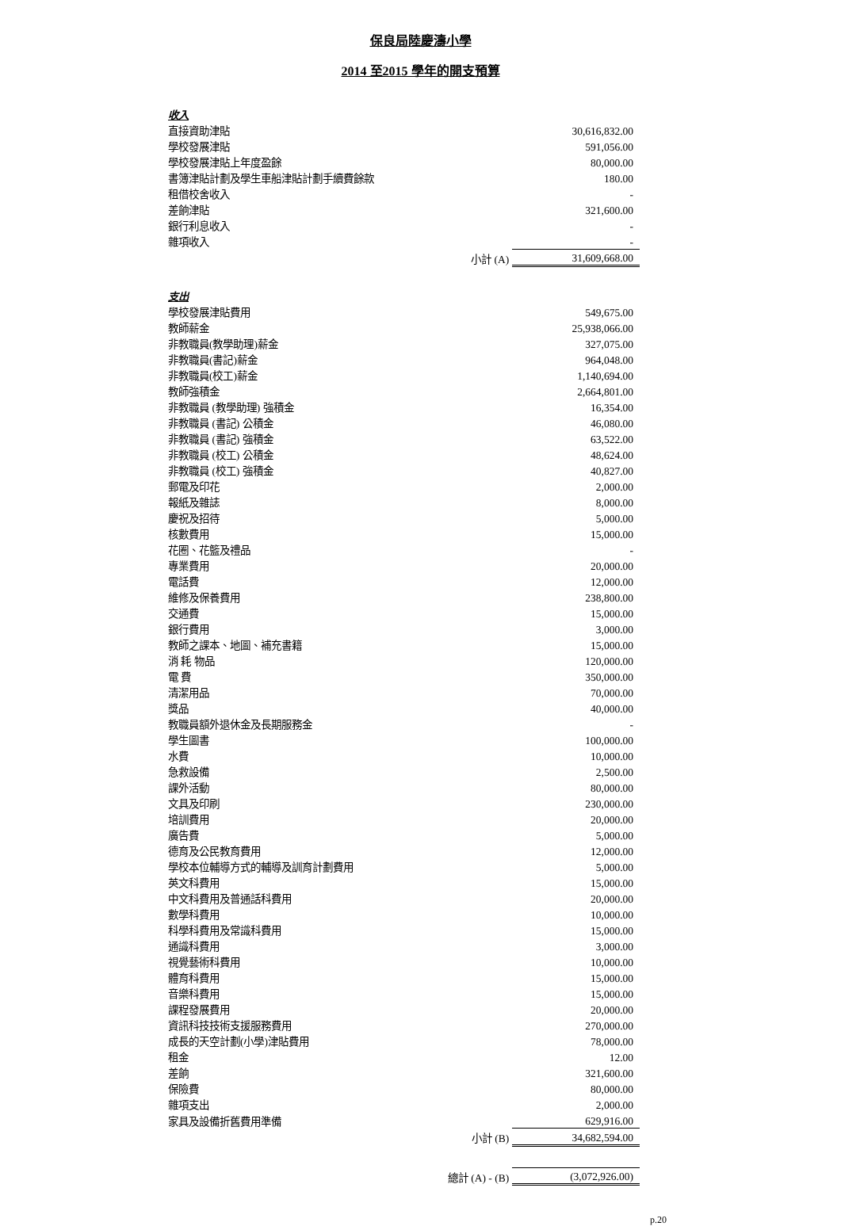保良局陸慶濤小學
2014 至2015 學年的開支預算
| 收入 | | |
| 直接資助津貼 | | 30,616,832.00 |
| 學校發展津貼 | | 591,056.00 |
| 學校發展津貼上年度盈餘 | | 80,000.00 |
| 書簿津貼計劃及學生車船津貼計劃手續費餘款 | | 180.00 |
| 租借校舍收入 | | - |
| 差餉津貼 | | 321,600.00 |
| 銀行利息收入 | | - |
| 雜項收入 | | - |
| | 小計 (A) | 31,609,668.00 |
| 支出 | | |
| 學校發展津貼費用 | | 549,675.00 |
| 教師薪金 | | 25,938,066.00 |
| 非教職員(教學助理)薪金 | | 327,075.00 |
| 非教職員(書記)薪金 | | 964,048.00 |
| 非教職員(校工)薪金 | | 1,140,694.00 |
| 教師強積金 | | 2,664,801.00 |
| 非教職員 (教學助理) 強積金 | | 16,354.00 |
| 非教職員 (書記) 公積金 | | 46,080.00 |
| 非教職員 (書記) 強積金 | | 63,522.00 |
| 非教職員 (校工) 公積金 | | 48,624.00 |
| 非教職員 (校工) 強積金 | | 40,827.00 |
| 郵電及印花 | | 2,000.00 |
| 報紙及雜誌 | | 8,000.00 |
| 慶祝及招待 | | 5,000.00 |
| 核數費用 | | 15,000.00 |
| 花圈、花籃及禮品 | | - |
| 專業費用 | | 20,000.00 |
| 電話費 | | 12,000.00 |
| 維修及保養費用 | | 238,800.00 |
| 交通費 | | 15,000.00 |
| 銀行費用 | | 3,000.00 |
| 教師之課本、地圖、補充書籍 | | 15,000.00 |
| 消 耗 物品 | | 120,000.00 |
| 電 費 | | 350,000.00 |
| 清潔用品 | | 70,000.00 |
| 獎品 | | 40,000.00 |
| 教職員額外退休金及長期服務金 | | - |
| 學生圖書 | | 100,000.00 |
| 水費 | | 10,000.00 |
| 急救設備 | | 2,500.00 |
| 課外活動 | | 80,000.00 |
| 文具及印刷 | | 230,000.00 |
| 培訓費用 | | 20,000.00 |
| 廣告費 | | 5,000.00 |
| 德育及公民教育費用 | | 12,000.00 |
| 學校本位輔導方式的輔導及訓育計劃費用 | | 5,000.00 |
| 英文科費用 | | 15,000.00 |
| 中文科費用及普通話科費用 | | 20,000.00 |
| 數學科費用 | | 10,000.00 |
| 科學科費用及常識科費用 | | 15,000.00 |
| 通識科費用 | | 3,000.00 |
| 視覺藝術科費用 | | 10,000.00 |
| 體育科費用 | | 15,000.00 |
| 音樂科費用 | | 15,000.00 |
| 課程發展費用 | | 20,000.00 |
| 資訊科技技術支援服務費用 | | 270,000.00 |
| 成長的天空計劃(小學)津貼費用 | | 78,000.00 |
| 租金 | | 12.00 |
| 差餉 | | 321,600.00 |
| 保險費 | | 80,000.00 |
| 雜項支出 | | 2,000.00 |
| 家具及設備折舊費用準備 | | 629,916.00 |
| | 小計 (B) | 34,682,594.00 |
| 總計 (A) - (B) | | (3,072,926.00) |
p.20